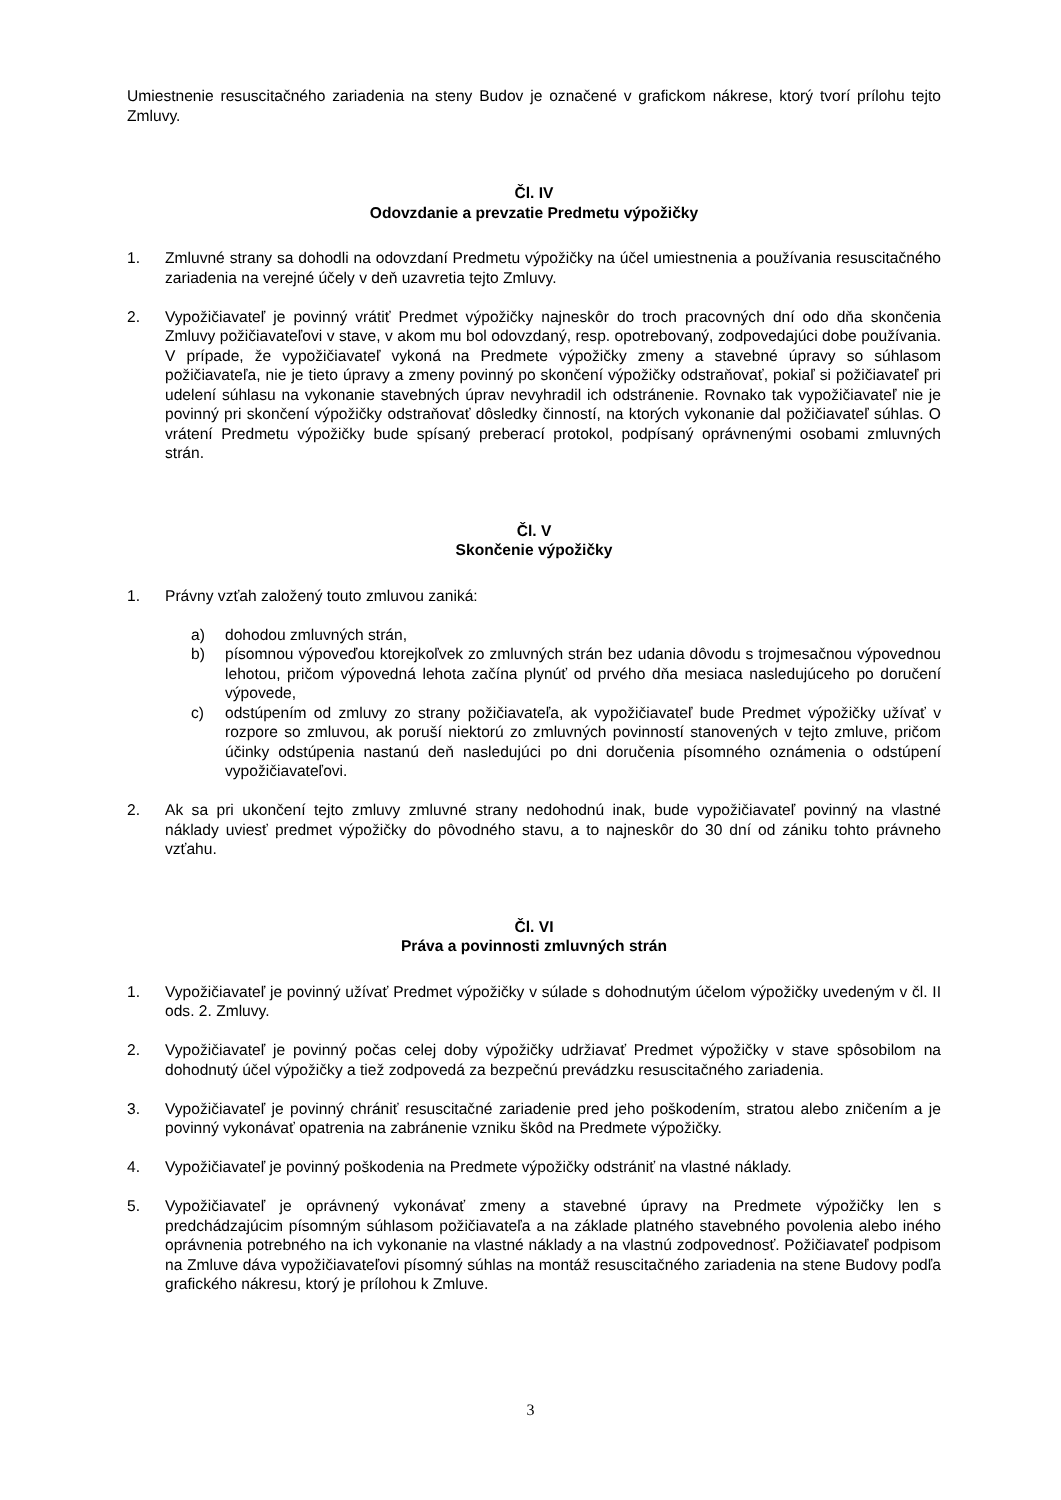Umiestnenie resuscitačného zariadenia na steny Budov je označené v grafickom nákrese, ktorý tvorí prílohu tejto Zmluvy.
Čl. IV
Odovzdanie a prevzatie Predmetu výpožičky
1. Zmluvné strany sa dohodli na odovzdaní Predmetu výpožičky na účel umiestnenia a používania resuscitačného zariadenia na verejné účely v deň uzavretia tejto Zmluvy.
2. Vypožičiavateľ je povinný vrátiť Predmet výpožičky najneskôr do troch pracovných dní odo dňa skončenia Zmluvy požičiavateľovi v stave, v akom mu bol odovzdaný, resp. opotrebovaný, zodpovedajúci dobe používania. V prípade, že vypožičiavateľ vykoná na Predmete výpožičky zmeny a stavebné úpravy so súhlasom požičiavateľa, nie je tieto úpravy a zmeny povinný po skončení výpožičky odstraňovať, pokiaľ si požičiavateľ pri udelení súhlasu na vykonanie stavebných úprav nevyhradil ich odstránenie. Rovnako tak vypožičiavateľ nie je povinný pri skončení výpožičky odstraňovať dôsledky činností, na ktorých vykonanie dal požičiavateľ súhlas. O vrátení Predmetu výpožičky bude spísaný preberací protokol, podpísaný oprávnenými osobami zmluvných strán.
Čl. V
Skončenie výpožičky
1. Právny vzťah založený touto zmluvou zaniká:
a) dohodou zmluvných strán,
b) písomnou výpoveďou ktorejkoľvek zo zmluvných strán bez udania dôvodu s trojmesačnou výpovednou lehotou, pričom výpovedná lehota začína plynúť od prvého dňa mesiaca nasledujúceho po doručení výpovede,
c) odstúpením od zmluvy zo strany požičiavateľa, ak vypožičiavateľ bude Predmet výpožičky užívať v rozpore so zmluvou, ak poruší niektorú zo zmluvných povinností stanovených v tejto zmluve, pričom účinky odstúpenia nastanú deň nasledujúci po dni doručenia písomného oznámenia o odstúpení vypožičiavateľovi.
2. Ak sa pri ukončení tejto zmluvy zmluvné strany nedohodnú inak, bude vypožičiavateľ povinný na vlastné náklady uviesť predmet výpožičky do pôvodného stavu, a to najneskôr do 30 dní od zániku tohto právneho vzťahu.
Čl. VI
Práva a povinnosti zmluvných strán
1. Vypožičiavateľ je povinný užívať Predmet výpožičky v súlade s dohodnutým účelom výpožičky uvedeným v čl. II ods. 2. Zmluvy.
2. Vypožičiavateľ je povinný počas celej doby výpožičky udržiavať Predmet výpožičky v stave spôsobilom na dohodnutý účel výpožičky a tiež zodpovedá za bezpečnú prevádzku resuscitačného zariadenia.
3. Vypožičiavateľ je povinný chrániť resuscitačné zariadenie pred jeho poškodením, stratou alebo zničením a je povinný vykonávať opatrenia na zabránenie vzniku škôd na Predmete výpožičky.
4. Vypožičiavateľ je povinný poškodenia na Predmete výpožičky odstrániť na vlastné náklady.
5. Vypožičiavateľ je oprávnený vykonávať zmeny a stavebné úpravy na Predmete výpožičky len s predchádzajúcim písomným súhlasom požičiavateľa a na základe platného stavebného povolenia alebo iného oprávnenia potrebného na ich vykonanie na vlastné náklady a na vlastnú zodpovednosť. Požičiavateľ podpisom na Zmluve dáva vypožičiavateľovi písomný súhlas na montáž resuscitačného zariadenia na stene Budovy podľa grafického nákresu, ktorý je prílohou k Zmluve.
3